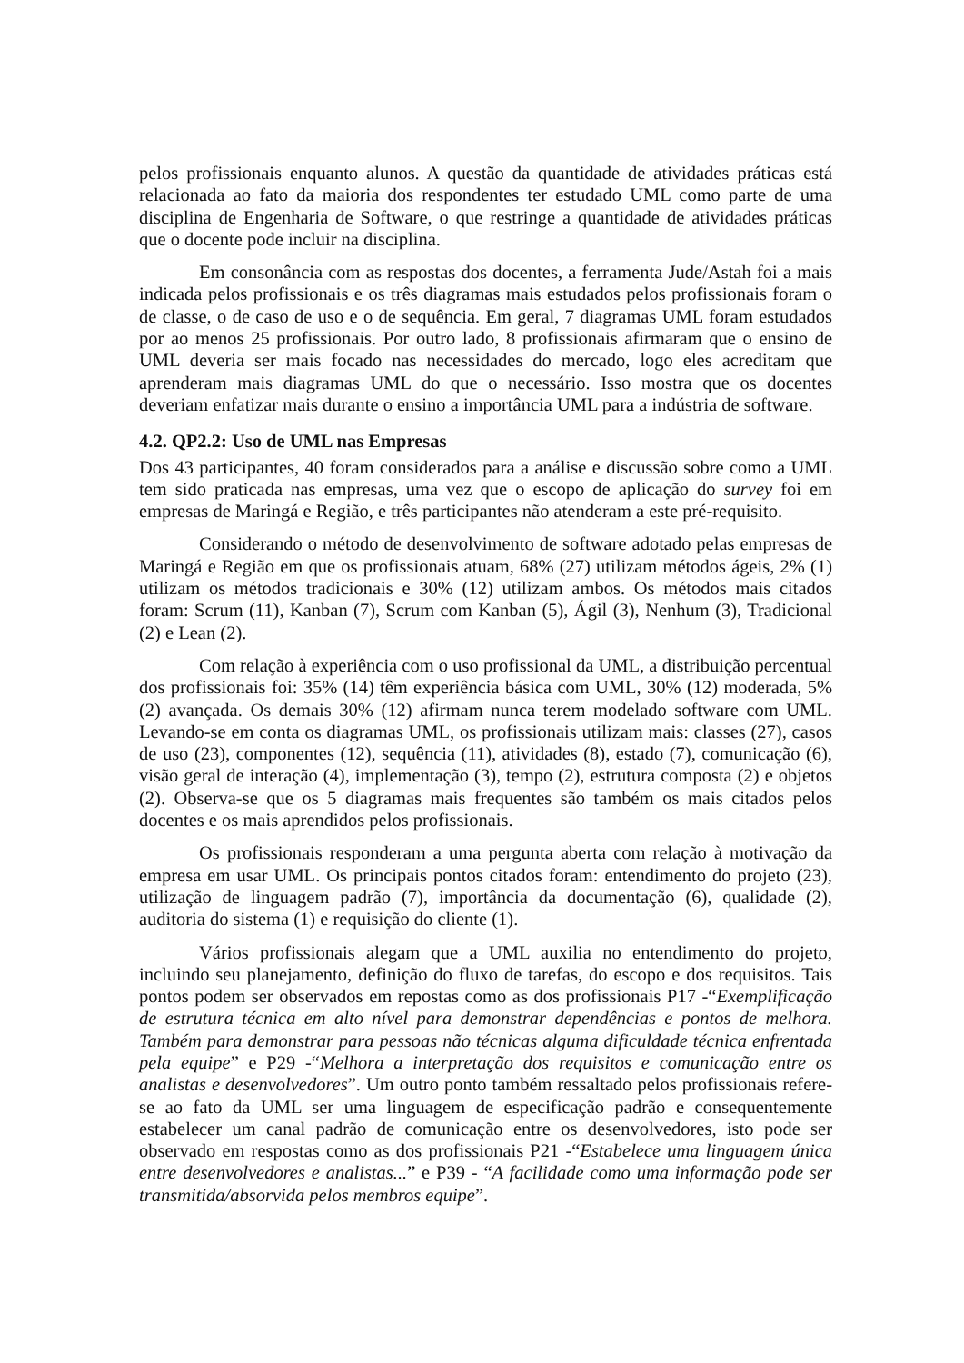pelos profissionais enquanto alunos. A questão da quantidade de atividades práticas está relacionada ao fato da maioria dos respondentes ter estudado UML como parte de uma disciplina de Engenharia de Software, o que restringe a quantidade de atividades práticas que o docente pode incluir na disciplina.
Em consonância com as respostas dos docentes, a ferramenta Jude/Astah foi a mais indicada pelos profissionais e os três diagramas mais estudados pelos profissionais foram o de classe, o de caso de uso e o de sequência. Em geral, 7 diagramas UML foram estudados por ao menos 25 profissionais. Por outro lado, 8 profissionais afirmaram que o ensino de UML deveria ser mais focado nas necessidades do mercado, logo eles acreditam que aprenderam mais diagramas UML do que o necessário. Isso mostra que os docentes deveriam enfatizar mais durante o ensino a importância UML para a indústria de software.
4.2. QP2.2: Uso de UML nas Empresas
Dos 43 participantes, 40 foram considerados para a análise e discussão sobre como a UML tem sido praticada nas empresas, uma vez que o escopo de aplicação do survey foi em empresas de Maringá e Região, e três participantes não atenderam a este pré-requisito.
Considerando o método de desenvolvimento de software adotado pelas empresas de Maringá e Região em que os profissionais atuam, 68% (27) utilizam métodos ágeis, 2% (1) utilizam os métodos tradicionais e 30% (12) utilizam ambos. Os métodos mais citados foram: Scrum (11), Kanban (7), Scrum com Kanban (5), Ágil (3), Nenhum (3), Tradicional (2) e Lean (2).
Com relação à experiência com o uso profissional da UML, a distribuição percentual dos profissionais foi: 35% (14) têm experiência básica com UML, 30% (12) moderada, 5% (2) avançada. Os demais 30% (12) afirmam nunca terem modelado software com UML. Levando-se em conta os diagramas UML, os profissionais utilizam mais: classes (27), casos de uso (23), componentes (12), sequência (11), atividades (8), estado (7), comunicação (6), visão geral de interação (4), implementação (3), tempo (2), estrutura composta (2) e objetos (2). Observa-se que os 5 diagramas mais frequentes são também os mais citados pelos docentes e os mais aprendidos pelos profissionais.
Os profissionais responderam a uma pergunta aberta com relação à motivação da empresa em usar UML. Os principais pontos citados foram: entendimento do projeto (23), utilização de linguagem padrão (7), importância da documentação (6), qualidade (2), auditoria do sistema (1) e requisição do cliente (1).
Vários profissionais alegam que a UML auxilia no entendimento do projeto, incluindo seu planejamento, definição do fluxo de tarefas, do escopo e dos requisitos. Tais pontos podem ser observados em repostas como as dos profissionais P17 -“Exemplificação de estrutura técnica em alto nível para demonstrar dependências e pontos de melhora. Também para demonstrar para pessoas não técnicas alguma dificuldade técnica enfrentada pela equipe” e P29 -“Melhora a interpretação dos requisitos e comunicação entre os analistas e desenvolvedores”. Um outro ponto também ressaltado pelos profissionais refere-se ao fato da UML ser uma linguagem de especificação padrão e consequentemente estabelecer um canal padrão de comunicação entre os desenvolvedores, isto pode ser observado em respostas como as dos profissionais P21 -“Estabelece uma linguagem única entre desenvolvedores e analistas...” e P39 - “A facilidade como uma informação pode ser transmitida/absorvida pelos membros equipe”.